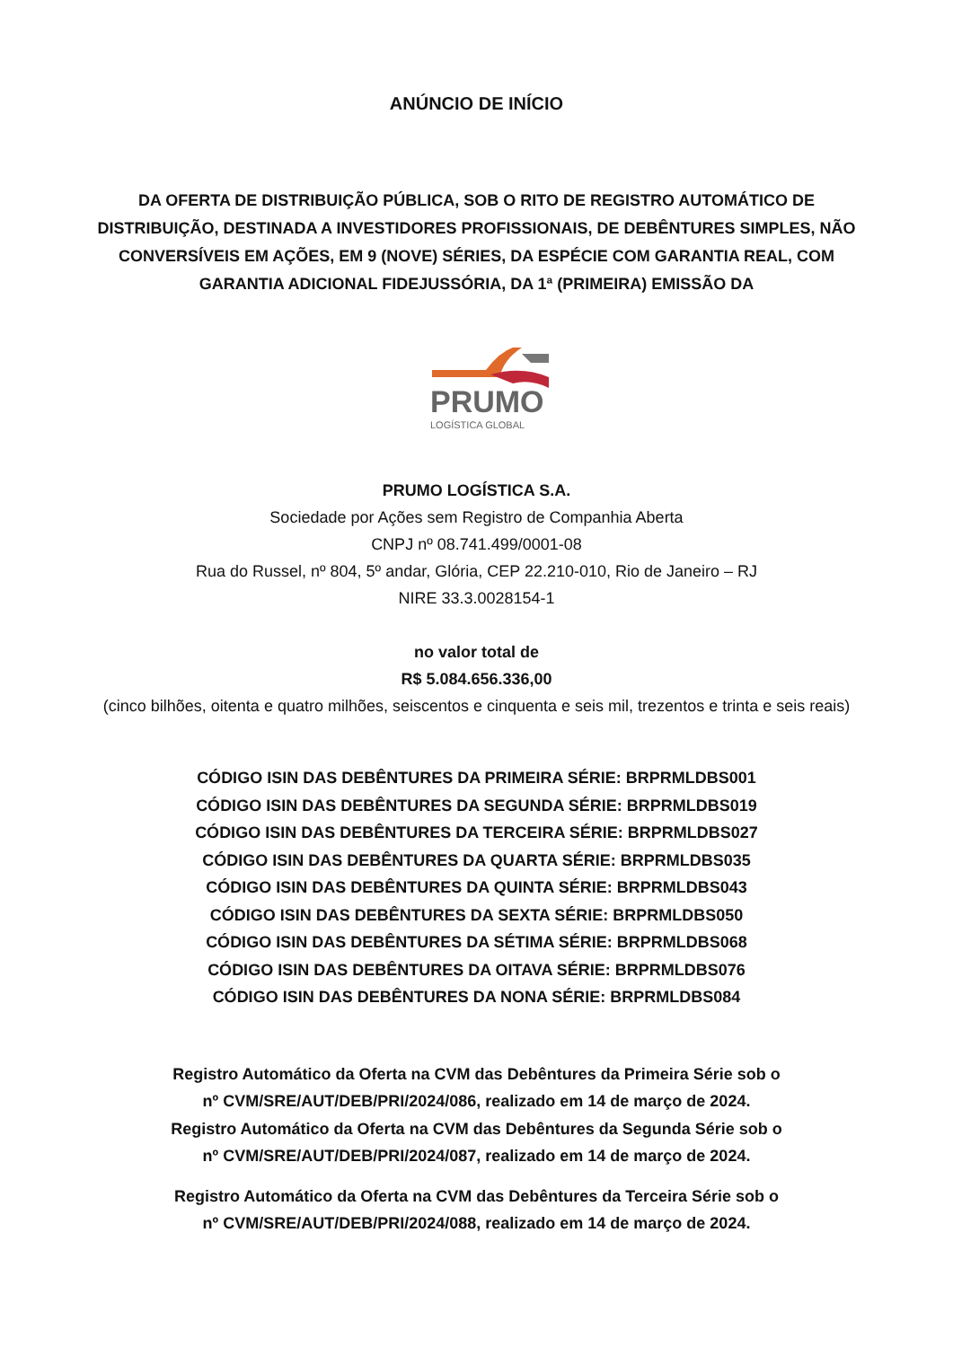ANÚNCIO DE INÍCIO
DA OFERTA DE DISTRIBUIÇÃO PÚBLICA, SOB O RITO DE REGISTRO AUTOMÁTICO DE DISTRIBUIÇÃO, DESTINADA A INVESTIDORES PROFISSIONAIS, DE DEBÊNTURES SIMPLES, NÃO CONVERSÍVEIS EM AÇÕES, EM 9 (NOVE) SÉRIES, DA ESPÉCIE COM GARANTIA REAL, COM GARANTIA ADICIONAL FIDEJUSSÓRIA, DA 1ª (PRIMEIRA) EMISSÃO DA
PRUMO
LOGÍSTICA GLOBAL
PRUMO LOGÍSTICA S.A.
Sociedade por Ações sem Registro de Companhia Aberta
CNPJ nº 08.741.499/0001-08
Rua do Russel, nº 804, 5º andar, Glória, CEP 22.210-010, Rio de Janeiro – RJ
NIRE 33.3.0028154-1
no valor total de
R$ 5.084.656.336,00
(cinco bilhões, oitenta e quatro milhões, seiscentos e cinquenta e seis mil, trezentos e trinta e seis reais)
CÓDIGO ISIN DAS DEBÊNTURES DA PRIMEIRA SÉRIE: BRPRMLDBS001
CÓDIGO ISIN DAS DEBÊNTURES DA SEGUNDA SÉRIE: BRPRMLDBS019
CÓDIGO ISIN DAS DEBÊNTURES DA TERCEIRA SÉRIE: BRPRMLDBS027
CÓDIGO ISIN DAS DEBÊNTURES DA QUARTA SÉRIE: BRPRMLDBS035
CÓDIGO ISIN DAS DEBÊNTURES DA QUINTA SÉRIE: BRPRMLDBS043
CÓDIGO ISIN DAS DEBÊNTURES DA SEXTA SÉRIE: BRPRMLDBS050
CÓDIGO ISIN DAS DEBÊNTURES DA SÉTIMA SÉRIE: BRPRMLDBS068
CÓDIGO ISIN DAS DEBÊNTURES DA OITAVA SÉRIE: BRPRMLDBS076
CÓDIGO ISIN DAS DEBÊNTURES DA NONA SÉRIE: BRPRMLDBS084
Registro Automático da Oferta na CVM das Debêntures da Primeira Série sob o
nº CVM/SRE/AUT/DEB/PRI/2024/086, realizado em 14 de março de 2024.
Registro Automático da Oferta na CVM das Debêntures da Segunda Série sob o
nº CVM/SRE/AUT/DEB/PRI/2024/087, realizado em 14 de março de 2024.
Registro Automático da Oferta na CVM das Debêntures da Terceira Série sob o
nº CVM/SRE/AUT/DEB/PRI/2024/088, realizado em 14 de março de 2024.